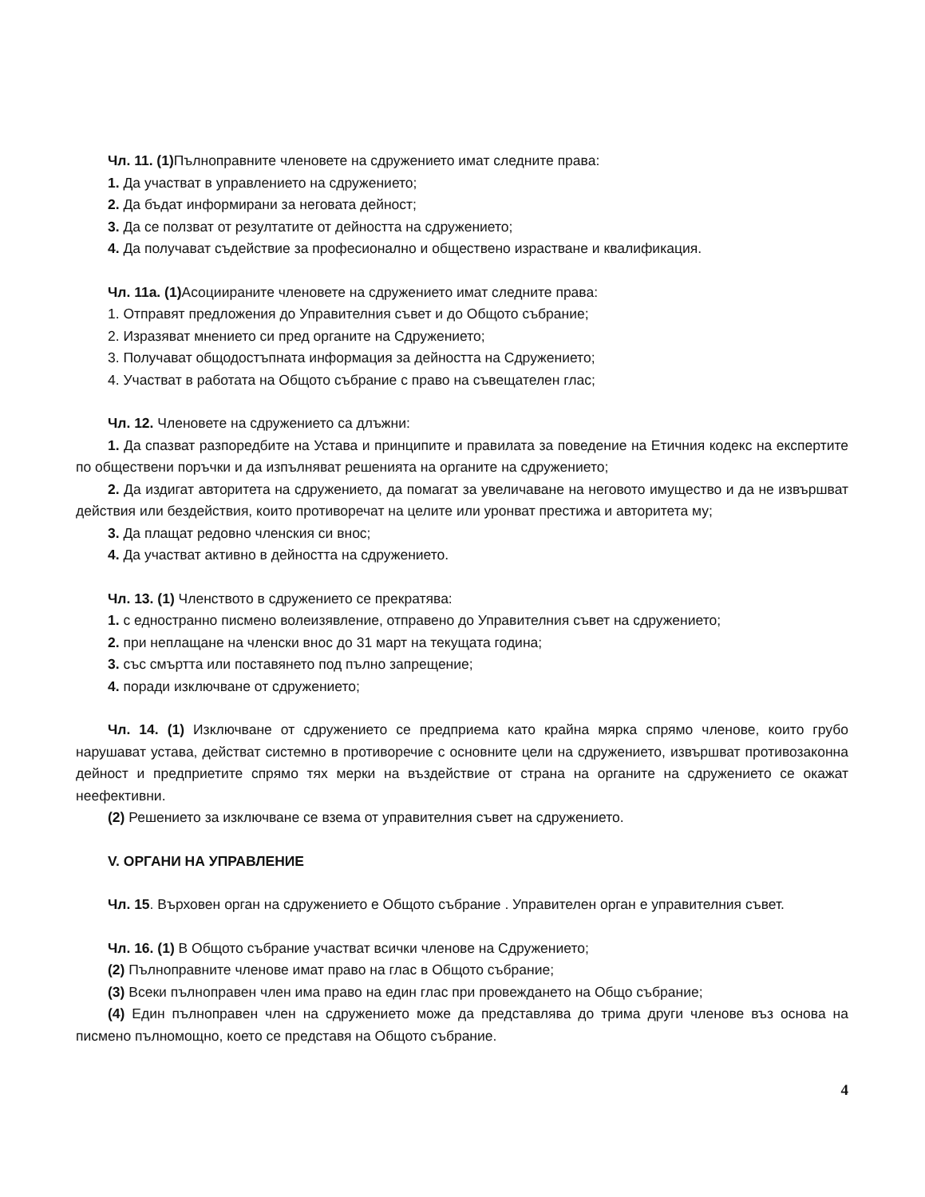Чл. 11. (1) Пълноправните членовете на сдружението имат следните права:
1. Да участват в управлението на сдружението;
2. Да бъдат информирани за неговата дейност;
3. Да се ползват от резултатите от дейността на сдружението;
4. Да получават съдействие за професионално и обществено израстване и квалификация.
Чл. 11а. (1) Асоциираните членовете на сдружението имат следните права:
1. Отправят предложения до Управителния съвет и до Общото събрание;
2. Изразяват мнението си пред органите на Сдружението;
3. Получават общодостъпната информация за дейността на Сдружението;
4. Участват в работата на Общото събрание с право на съвещателен глас;
Чл. 12. Членовете на сдружението са длъжни:
1. Да спазват разпоредбите на Устава и принципите и правилата за поведение на Етичния кодекс на експертите по обществени поръчки и да изпълняват решенията на органите на сдружението;
2. Да издигат авторитета на сдружението, да помагат за увеличаване на неговото имущество и да не извършват действия или бездействия, които противоречат на целите или уронват престижа и авторитета му;
3. Да плащат редовно членския си внос;
4. Да участват активно в дейността на сдружението.
Чл. 13. (1) Членството в сдружението се прекратява:
1. с едностранно писмено волеизявление, отправено до Управителния съвет на сдружението;
2. при неплащане на членски внос до 31 март на текущата година;
3. със смъртта или поставянето под пълно запрещение;
4. поради изключване от сдружението;
Чл. 14. (1) Изключване от сдружението се предприема като крайна мярка спрямо членове, които грубо нарушават устава, действат системно в противоречие с основните цели на сдружението, извършват противозаконна дейност и предприетите спрямо тях мерки на въздействие от страна на органите на сдружението се окажат неефективни.
(2) Решението за изключване се взема от управителния съвет на сдружението.
V. ОРГАНИ НА УПРАВЛЕНИЕ
Чл. 15. Върховен орган на сдружението е Общото събрание . Управителен орган е управителния съвет.
Чл. 16. (1) В Общото събрание участват всички членове на Сдружението;
(2) Пълноправните членове имат право на глас в Общото събрание;
(3) Всеки пълноправен член има право на един глас при провеждането на Общо събрание;
(4) Един пълноправен член на сдружението може да представлява до трима други членове въз основа на писмено пълномощно, което се представя на Общото събрание.
4